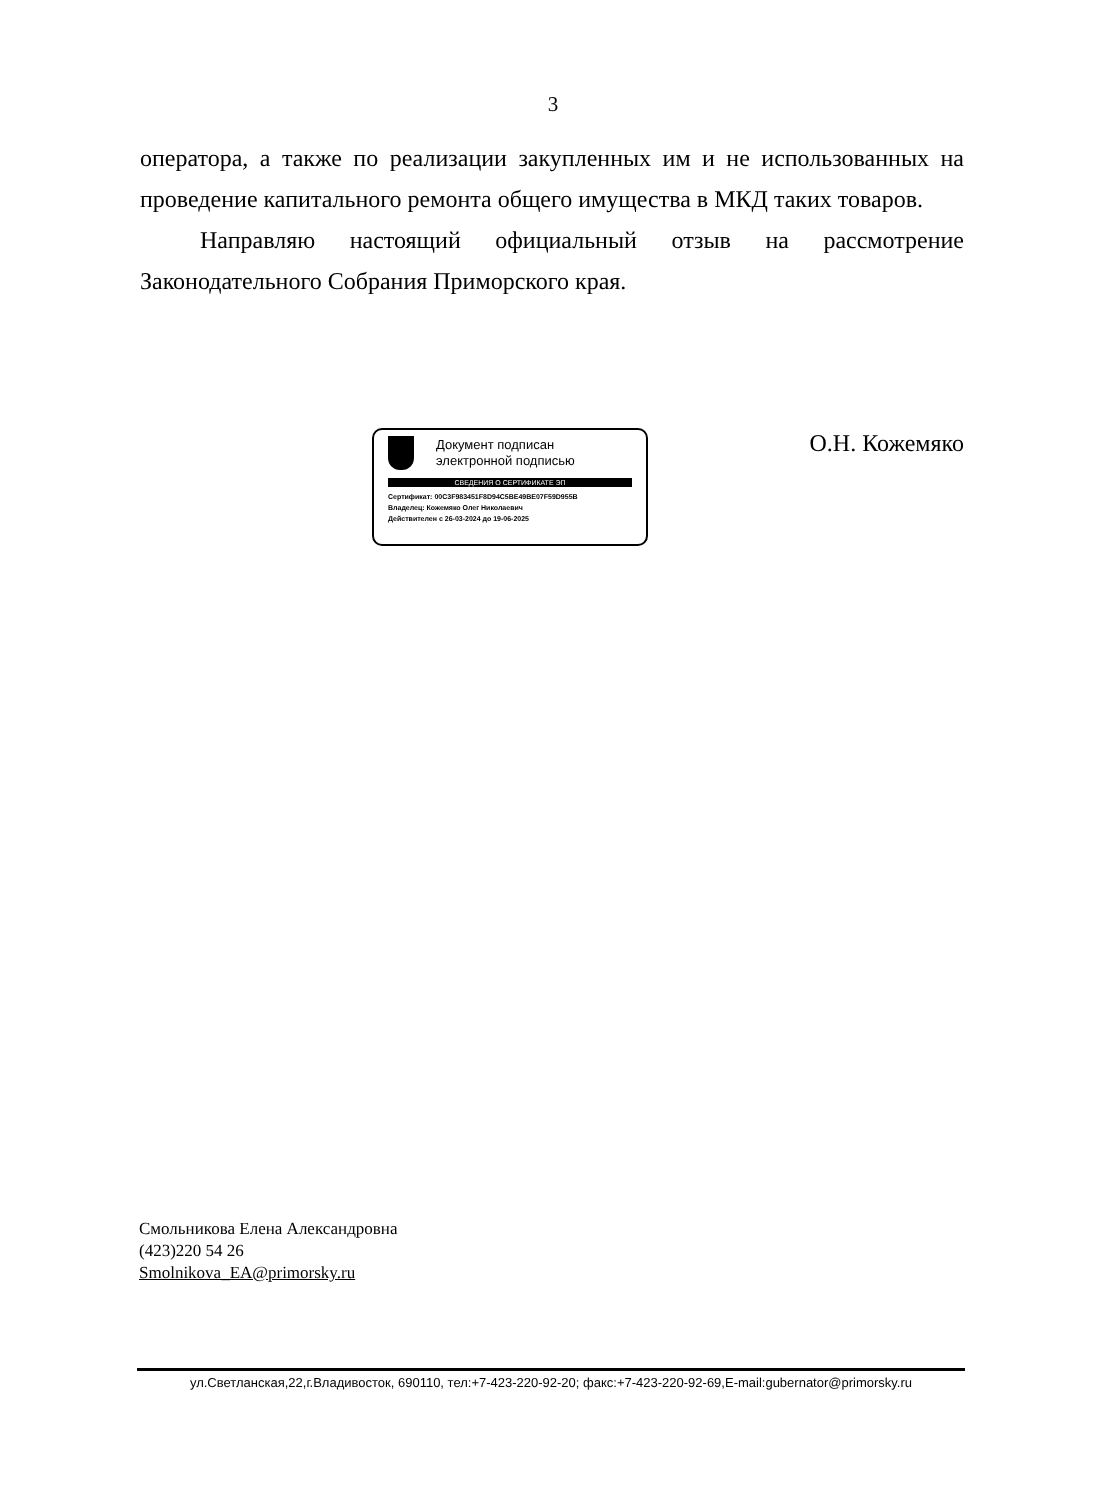3
оператора, а также по реализации закупленных им и не использованных на проведение капитального ремонта общего имущества в МКД таких товаров.
Направляю настоящий официальный отзыв на рассмотрение Законодательного Собрания Приморского края.
Документ подписан
электронной подписью
СВЕДЕНИЯ О СЕРТИФИКАТЕ ЭП
Сертификат: 00C3F983451F8D94C5BE49BE07F59D955B
Владелец: Кожемяко Олег Николаевич
Действителен с 26-03-2024 до 19-06-2025
О.Н. Кожемяко
Смольникова Елена Александровна
(423)220 54 26
Smolnikova_EA@primorsky.ru
ул.Светланская,22,г.Владивосток, 690110, тел:+7-423-220-92-20; факс:+7-423-220-92-69,E-mail:gubernator@primorsky.ru